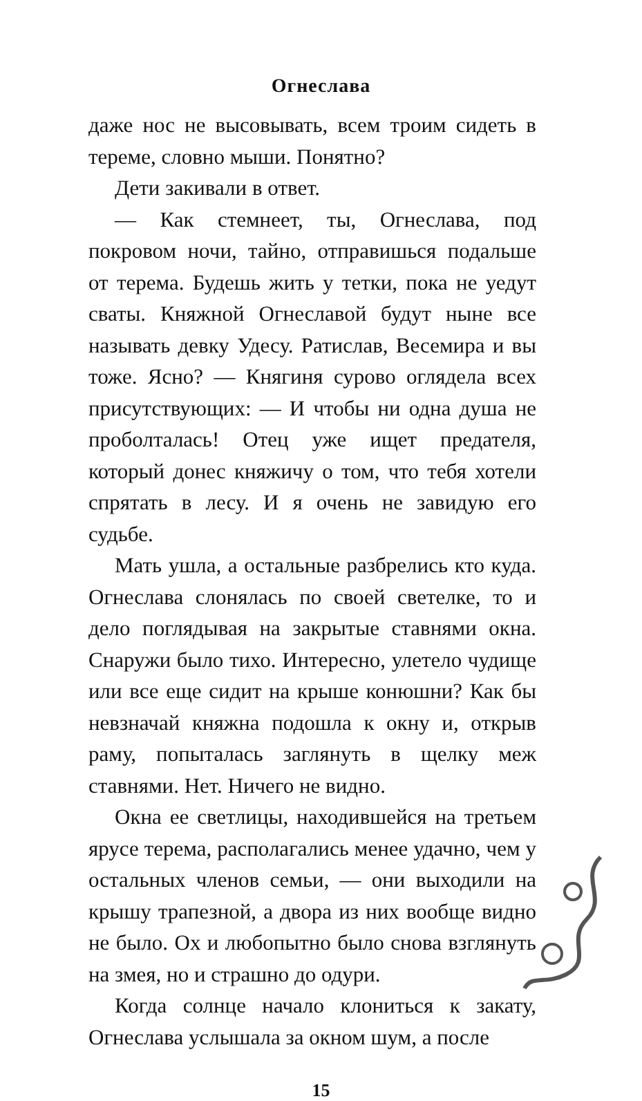Огнеслава
даже нос не высовывать, всем троим сидеть в тереме, словно мыши. Понятно?
Дети закивали в ответ.
— Как стемнеет, ты, Огнеслава, под покровом ночи, тайно, отправишься подальше от терема. Будешь жить у тетки, пока не уедут сваты. Княжной Огнеславой будут ныне все называть девку Удесу. Ратислав, Весемира и вы тоже. Ясно? — Княгиня сурово оглядела всех присутствующих: — И чтобы ни одна душа не проболталась! Отец уже ищет предателя, который донес княжичу о том, что тебя хотели спрятать в лесу. И я очень не завидую его судьбе.
Мать ушла, а остальные разбрелись кто куда. Огнеслава слонялась по своей светелке, то и дело поглядывая на закрытые ставнями окна. Снаружи было тихо. Интересно, улетело чудище или все еще сидит на крыше конюшни? Как бы невзначай княжна подошла к окну и, открыв раму, попыталась заглянуть в щелку меж ставнями. Нет. Ничего не видно.
Окна ее светлицы, находившейся на третьем ярусе терема, располагались менее удачно, чем у остальных членов семьи, — они выходили на крышу трапезной, а двора из них вообще видно не было. Ох и любопытно было снова взглянуть на змея, но и страшно до одури.
Когда солнце начало клониться к закату, Огнеслава услышала за окном шум, а после
15